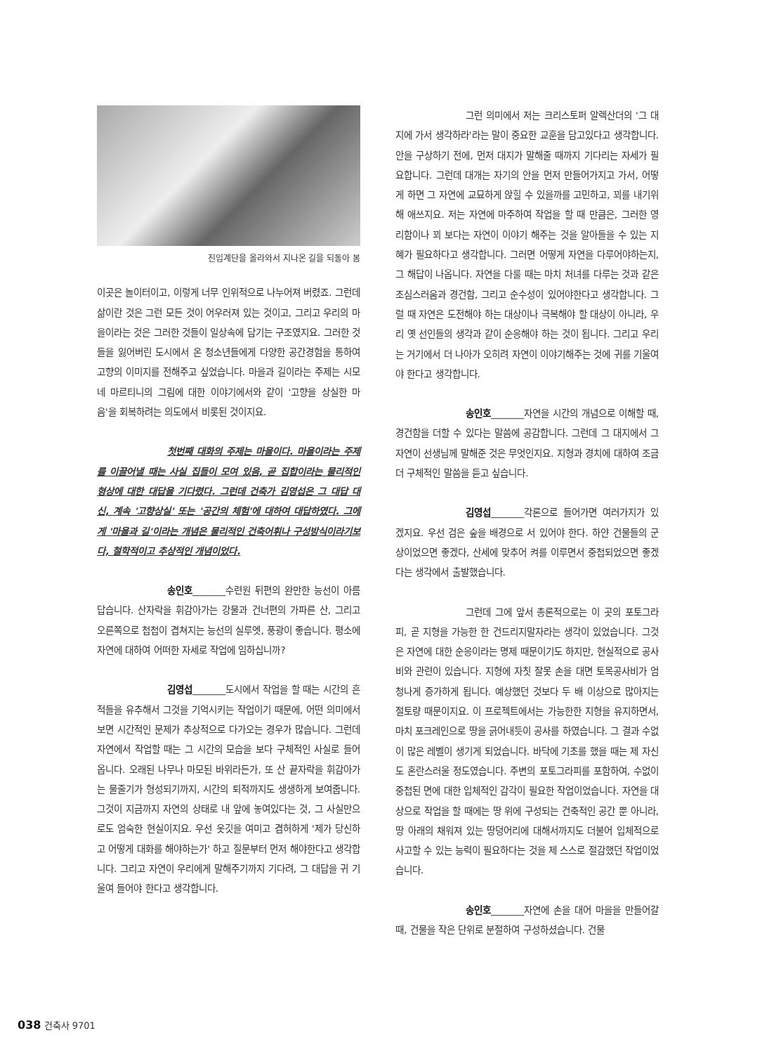진입계단을 올라와서 지나온 길을 되돌아 봄
이곳은 놀이터이고, 이렇게 너무 인위적으로 나누어져 버렸죠. 그런데 삶이란 것은 그런 모든 것이 어우러져 있는 것이고, 그리고 우리의 마을이라는 것은 그러한 것들이 일상속에 담기는 구조였지요. 그러한 것들을 잃어버린 도시에서 온 청소년들에게 다양한 공간경험을 통하여 고향의 이미지를 전해주고 싶었습니다. 마을과 길이라는 주제는 시모네 마르티니의 그림에 대한 이야기에서와 같이 '고향을 상실한 마음'을 회복하려는 의도에서 비롯된 것이지요.
첫번째 대화의 주제는 마을이다. 마을이라는 주제를 이끌어낼 때는 사실 집들이 모여 있음, 곧 집합이라는 물리적인 형상에 대한 대답을 기다렸다. 그런데 건축가 김영섭은 그 대답 대신, 계속 '고향상실' 또는 '공간의 체험'에 대하여 대답하였다. 그에게 '마을과 길'이라는 개념은 물리적인 건축어휘나 구성방식이라기보다, 철학적이고 추상적인 개념이었다.
송인호_______수련원 뒤편의 완만한 능선이 아름답습니다. 산자락을 휘감아가는 강물과 건너편의 가파른 산, 그리고 오른쪽으로 첩첩이 겹쳐지는 능선의 실루엣, 풍광이 좋습니다. 평소에 자연에 대하여 어떠한 자세로 작업에 임하십니까?
김영섭_______도시에서 작업을 할 때는 시간의 흔적들을 유추해서 그것을 기억시키는 작업이기 때문에, 어떤 의미에서 보면 시간적인 문제가 추상적으로 다가오는 경우가 많습니다. 그런데 자연에서 작업할 때는 그 시간의 모습을 보다 구체적인 사실로 들어 옵니다. 오래된 나무나 마모된 바위라든가, 또 산 끝자락을 휘감아가는 물줄기가 형성되기까지, 시간의 퇴적까지도 생생하게 보여줍니다. 그것이 지금까지 자연의 상태로 내 앞에 놓여있다는 것, 그 사실만으로도 엄숙한 현실이지요. 우선 옷깃을 여미고 겸허하게 '제가 당신하고 어떻게 대화를 해야하는가' 하고 질문부터 먼저 해야한다고 생각합니다. 그리고 자연이 우리에게 말해주기까지 기다려, 그 대답을 귀 기울여 들어야 한다고 생각합니다.
그런 의미에서 저는 크리스토퍼 알렉산더의 '그 대지에 가서 생각하라'라는 말이 중요한 교훈을 담고있다고 생각합니다. 안을 구상하기 전에, 먼저 대지가 말해줄 때까지 기다리는 자세가 필요합니다. 그런데 대개는 자기의 안을 먼저 만들어가지고 가서, 어떻게 하면 그 자연에 교묘하게 앉힐 수 있을까를 고민하고, 꾀를 내기위해 애쓰지요. 저는 자연에 마주하여 작업을 할 때 만큼은, 그러한 영리함이나 꾀 보다는 자연이 이야기 해주는 것을 알아들을 수 있는 지혜가 필요하다고 생각합니다. 그러면 어떻게 자연을 다루어야하는지, 그 해답이 나옵니다. 자연을 다룰 때는 마치 처녀를 다루는 것과 같은 조심스러움과 경건함, 그리고 순수성이 있어야한다고 생각합니다. 그럴 때 자연은 도전해야 하는 대상이나 극복해야 할 대상이 아니라, 우리 옛 선인들의 생각과 같이 순응해야 하는 것이 됩니다. 그리고 우리는 거기에서 더 나아가 오히려 자연이 이야기해주는 것에 귀를 기울여야 한다고 생각합니다.
송인호_______자연을 시간의 개념으로 이해할 때, 경건함을 더할 수 있다는 말씀에 공감합니다. 그런데 그 대지에서 그 자연이 선생님께 말해준 것은 무엇인지요. 지형과 경치에 대하여 조금 더 구체적인 말씀을 듣고 싶습니다.
김영섭_______각론으로 들어가면 여러가지가 있겠지요. 우선 검은 숲을 배경으로 서 있어야 한다. 하얀 건물들의 군상이었으면 좋겠다, 산세에 맞추어 켜를 이루면서 중첩되었으면 좋겠다는 생각에서 출발했습니다.
그런데 그에 앞서 총론적으로는 이 곳의 포토그라피, 곧 지형을 가능한 한 건드리지말자라는 생각이 있었습니다. 그것은 자연에 대한 순응이라는 명제 때문이기도 하지만, 현실적으로 공사비와 관련이 있습니다. 지형에 자칫 잘못 손을 대면 토목공사비가 엄청나게 증가하게 됩니다. 예상했던 것보다 두 배 이상으로 많아지는 절토량 때문이지요. 이 프로젝트에서는 가능한한 지형을 유지하면서, 마치 포크레인으로 땅을 긁어내듯이 공사를 하였습니다. 그 결과 수없이 많은 레벨이 생기게 되었습니다. 바닥에 기초를 했을 때는 제 자신도 혼란스러울 정도였습니다. 주변의 포토그라피를 포함하여, 수없이 중첩된 면에 대한 입체적인 감각이 필요한 작업이었습니다. 자연을 대상으로 작업을 할 때에는 땅 위에 구성되는 건축적인 공간 뿐 아니라, 땅 아래의 채워져 있는 땅덩어리에 대해서까지도 더불어 입체적으로 사고할 수 있는 능력이 필요하다는 것을 제 스스로 절감했던 작업이었습니다.
송인호_______자연에 손을 대어 마을을 만들어갈 때, 건물을 작은 단위로 분절하여 구성하셨습니다. 건물
038 건축사 9701